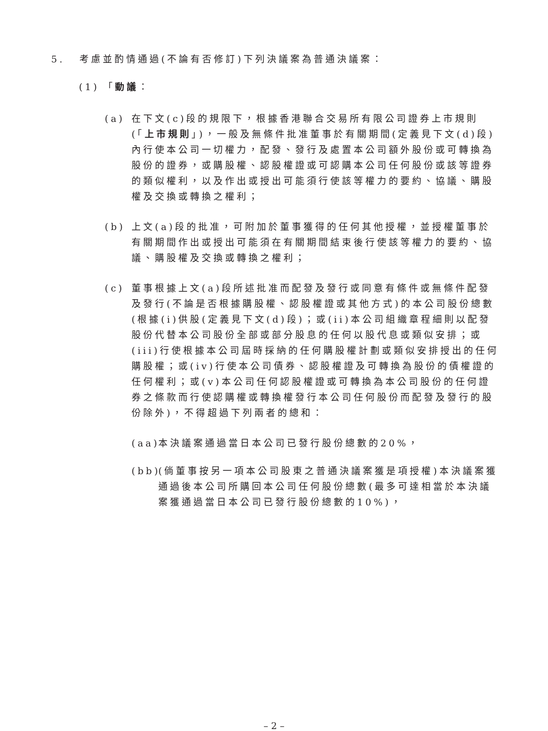5. 考慮並酌情通過(不論有否修訂)下列決議案為普通決議案：
(1) 「動議：
(a) 在下文(c)段的規限下，根據香港聯合交易所有限公司證券上市規則(「上市規則」)，一般及無條件批准董事於有關期間(定義見下文(d)段)內行使本公司一切權力，配發、發行及處置本公司額外股份或可轉換為股份的證券，或購股權、認股權證或可認購本公司任何股份或該等證券的類似權利，以及作出或授出可能須行使該等權力的要約、協議、購股權及交換或轉換之權利；
(b) 上文(a)段的批准，可附加於董事獲得的任何其他授權，並授權董事於有關期間作出或授出可能須在有關期間結束後行使該等權力的要約、協議、購股權及交換或轉換之權利；
(c) 董事根據上文(a)段所述批准而配發及發行或同意有條件或無條件配發及發行(不論是否根據購股權、認股權證或其他方式)的本公司股份總數(根據(i)供股(定義見下文(d)段)；或(ii)本公司組織章程細則以配發股份代替本公司股份全部或部分股息的任何以股代息或類似安排；或(iii)行使根據本公司屆時採納的任何購股權計劃或類似安排授出的任何購股權；或(iv)行使本公司債券、認股權證及可轉換為股份的債權證的任何權利；或(v)本公司任何認股權證或可轉換為本公司股份的任何證券之條款而行使認購權或轉換權發行本公司任何股份而配發及發行的股份除外)，不得超過下列兩者的總和：
(aa)
本決議案通過當日本公司已發行股份總數的20%，
(bb)
(倘董事按另一項本公司股東之普通決議案獲是項授權)本決議案獲通過後本公司所購回本公司任何股份總數(最多可達相當於本決議案獲通過當日本公司已發行股份總數的10%)，
– 2 –